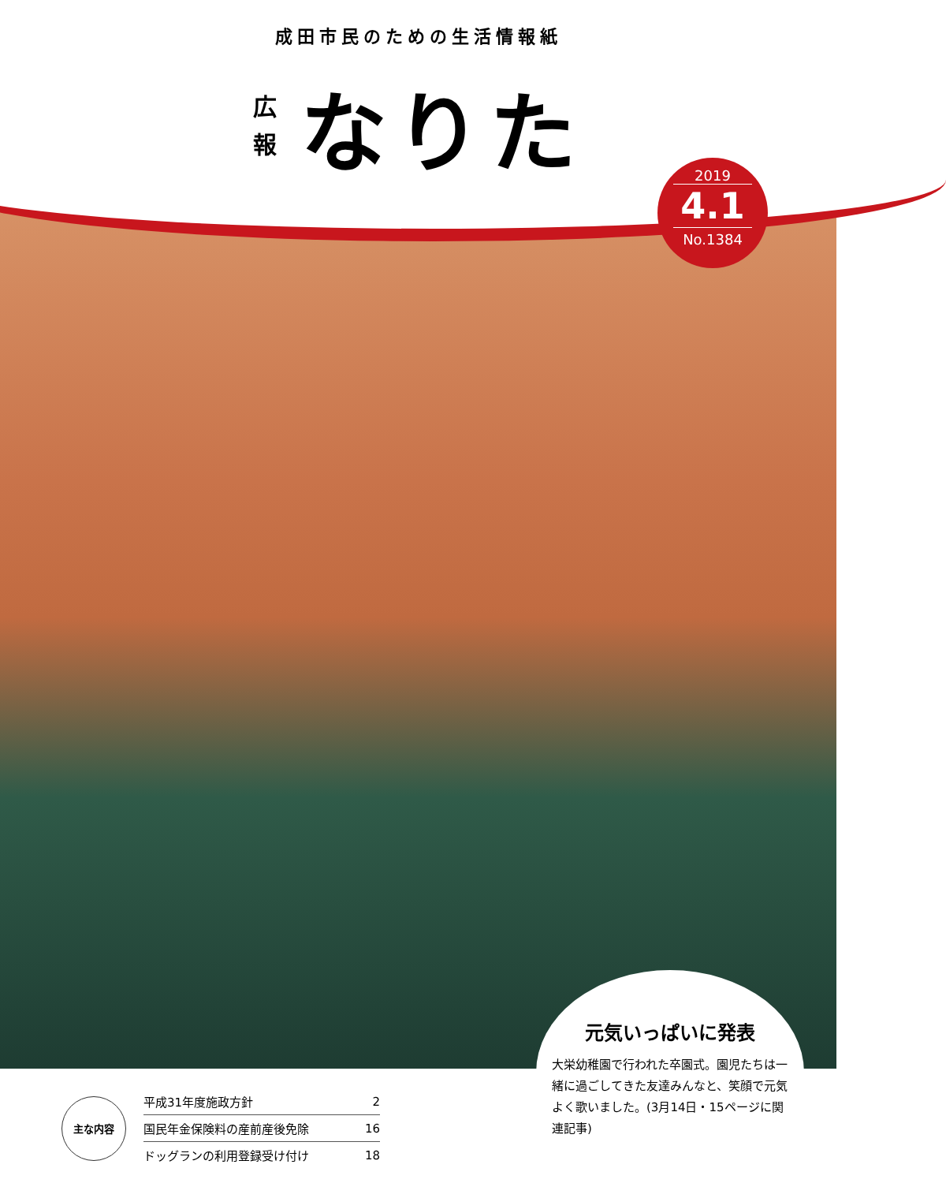成田市民のための生活情報紙
広
報
なりた
2019
4.1
No.1384
元気いっぱいに発表
大栄幼稚園で行われた卒園式。園児たちは一緒に過ごしてきた友達みんなと、笑顔で元気よく歌いました。(3月14日・15ページに関連記事)
主な内容
| 平成31年度施政方針 | 2 |
| 国民年金保険料の産前産後免除 | 16 |
| ドッグランの利用登録受け付け | 18 |